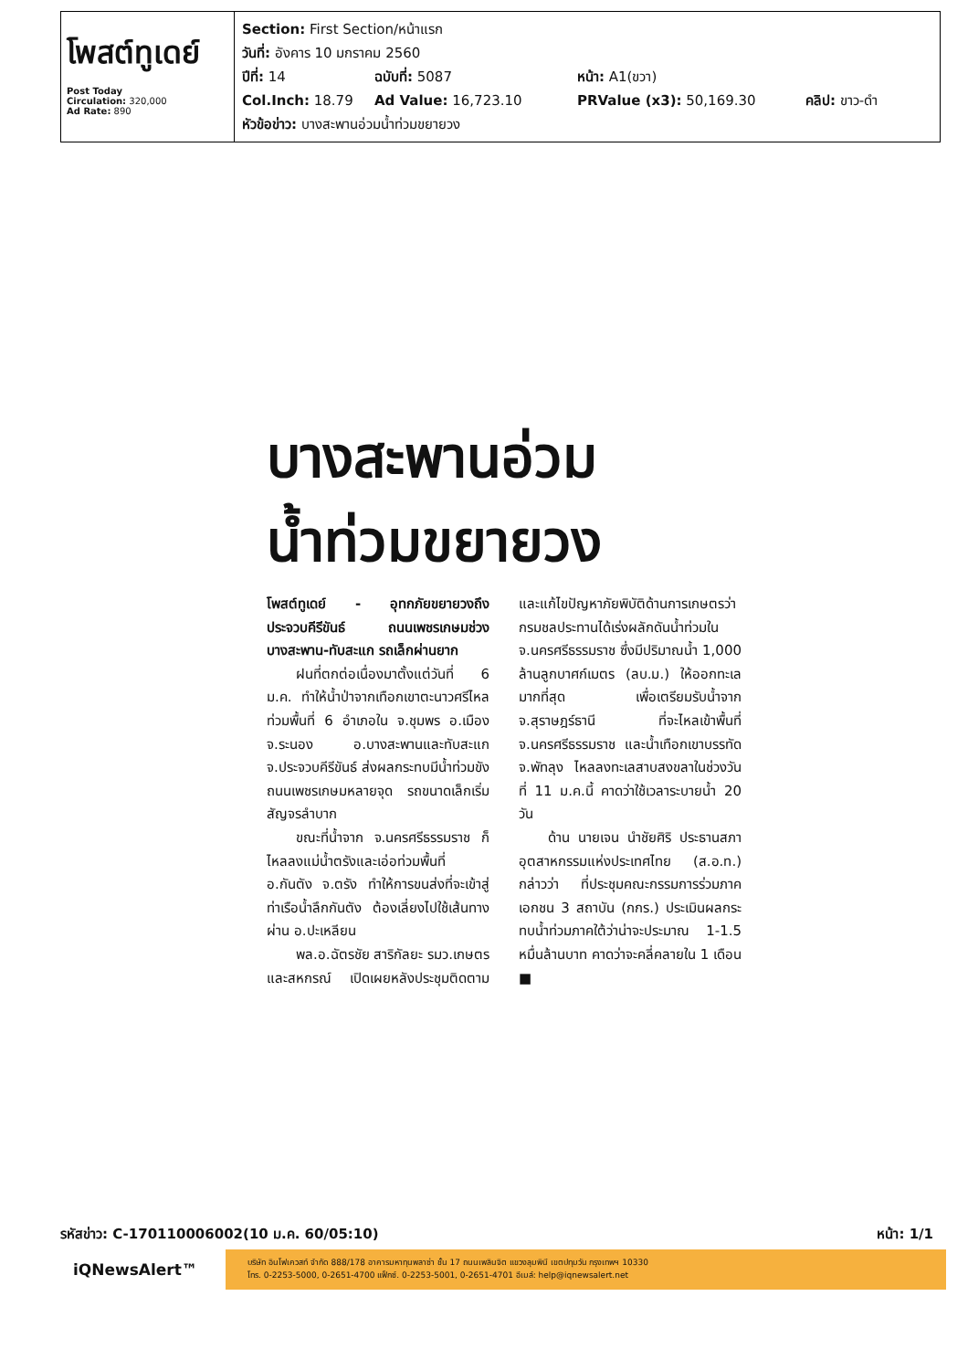โพสต์ทูเดย์
Post Today
Circulation: 320,000
Ad Rate: 890
Section: First Section/หน้าแรก
วันที่: อังคาร 10 มกราคม 2560
ปีที่: 14 ฉบับที่: 5087 หน้า: A1(ขวา)
Col.Inch: 18.79 Ad Value: 16,723.10 PRValue (x3): 50,169.30 คลิป: ขาว-ดำ
หัวข้อข่าว: บางสะพานอ่วมน้ำท่วมขยายวง
บางสะพานอ่วม
น้ำท่วมขยายวง
โพสต์ทูเดย์ - อุทกภัยขยายวงถึงประจวบคีรีขันธ์ ถนนเพชรเกษมช่วงบางสะพาน-ทับสะแก รถเล็กผ่านยาก
ฝนที่ตกต่อเนื่องมาตั้งแต่วันที่ 6 ม.ค. ทำให้น้ำป่าจากเทือกเขาตะนาวศรีไหลท่วมพื้นที่ 6 อำเภอใน จ.ชุมพร อ.เมือง จ.ระนอง อ.บางสะพานและทับสะแก จ.ประจวบคีรีขันธ์ ส่งผลกระทบมีน้ำท่วมขังถนนเพชรเกษมหลายจุด รถขนาดเล็กเริ่มสัญจรลำบาก
ขณะที่น้ำจาก จ.นครศรีธรรมราช ก็ไหลลงแม่น้ำตรังและเอ่อท่วมพื้นที่ อ.กันตัง จ.ตรัง ทำให้การขนส่งที่จะเข้าสู่ท่าเรือน้ำลึกกันตัง ต้องเลี่ยงไปใช้เส้นทางผ่าน อ.ปะเหลียน
พล.อ.ฉัตรชัย สาริกัลยะ รมว.เกษตรและสหกรณ์ เปิดเผยหลังประชุมติดตามและแก้ไขปัญหาภัยพิบัติด้านการเกษตรว่า กรมชลประทานได้เร่งผลักดันน้ำท่วมใน จ.นครศรีธรรมราช ซึ่งมีปริมาณน้ำ 1,000 ล้านลูกบาศก์เมตร (ลบ.ม.) ให้ออกทะเลมากที่สุด เพื่อเตรียมรับน้ำจาก จ.สุราษฎร์ธานี ที่จะไหลเข้าพื้นที่ จ.นครศรีธรรมราช และน้ำเทือกเขาบรรทัด จ.พัทลุง ไหลลงทะเลสาบสงขลาในช่วงวันที่ 11 ม.ค.นี้ คาดว่าใช้เวลาระบายน้ำ 20 วัน
ด้าน นายเจน นำชัยศิริ ประธานสภาอุตสาหกรรมแห่งประเทศไทย (ส.อ.ท.) กล่าวว่า ที่ประชุมคณะกรรมการร่วมภาคเอกชน 3 สถาบัน (กกร.) ประเมินผลกระทบน้ำท่วมภาคใต้ว่าน่าจะประมาณ 1-1.5 หมื่นล้านบาท คาดว่าจะคลี่คลายใน 1 เดือน ■
รหัสข่าว: C-170110006002(10 ม.ค. 60/05:10) หน้า: 1/1
iQNewsAlert™
บริษัท อินโฟเควสท์ จำกัด 888/178 อาคารมหาทุนพลาซ่า ชั้น 17 ถนนเพลินจิต แขวงลุมพินี เขตปทุมวัน กรุงเทพฯ 10330
โทร. 0-2253-5000, 0-2651-4700 แฟ็กซ์. 0-2253-5001, 0-2651-4701 อีเมล์: help@iqnewsalert.net